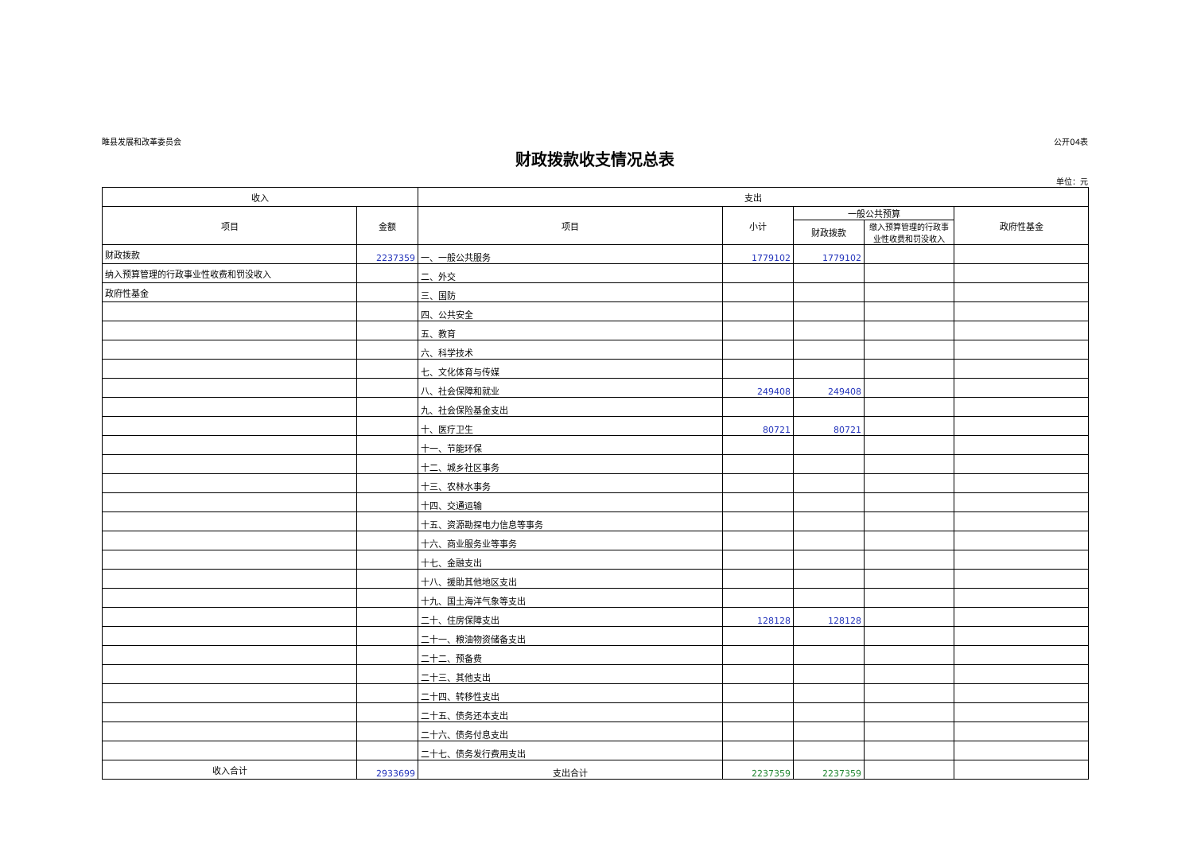睢县发展和改革委员会 公开04表
财政拨款收支情况总表
单位：元
| 收入 | | 支出 | | | | |
| --- | --- | --- | --- | --- | --- | --- |
| 项目 | 金额 | 项目 | 小计 | 一般公共预算 | | 政府性基金 |
| | | | | 财政拨款 | 缴入预算管理的行政事业性收费和罚没收入 | |
| 财政拨款 | 2237359 | 一、一般公共服务 | 1779102 | 1779102 | | |
| 纳入预算管理的行政事业性收费和罚没收入 | | 二、外交 | | | | |
| 政府性基金 | | 三、国防 | | | | |
| | | 四、公共安全 | | | | |
| | | 五、教育 | | | | |
| | | 六、科学技术 | | | | |
| | | 七、文化体育与传媒 | | | | |
| | | 八、社会保障和就业 | 249408 | 249408 | | |
| | | 九、社会保险基金支出 | | | | |
| | | 十、医疗卫生 | 80721 | 80721 | | |
| | | 十一、节能环保 | | | | |
| | | 十二、城乡社区事务 | | | | |
| | | 十三、农林水事务 | | | | |
| | | 十四、交通运输 | | | | |
| | | 十五、资源勘探电力信息等事务 | | | | |
| | | 十六、商业服务业等事务 | | | | |
| | | 十七、金融支出 | | | | |
| | | 十八、援助其他地区支出 | | | | |
| | | 十九、国土海洋气象等支出 | | | | |
| | | 二十、住房保障支出 | 128128 | 128128 | | |
| | | 二十一、粮油物资储备支出 | | | | |
| | | 二十二、预备费 | | | | |
| | | 二十三、其他支出 | | | | |
| | | 二十四、转移性支出 | | | | |
| | | 二十五、债务还本支出 | | | | |
| | | 二十六、债务付息支出 | | | | |
| | | 二十七、债务发行费用支出 | | | | |
| 收入合计 | 2933699 | 支出合计 | 2237359 | 2237359 | | |